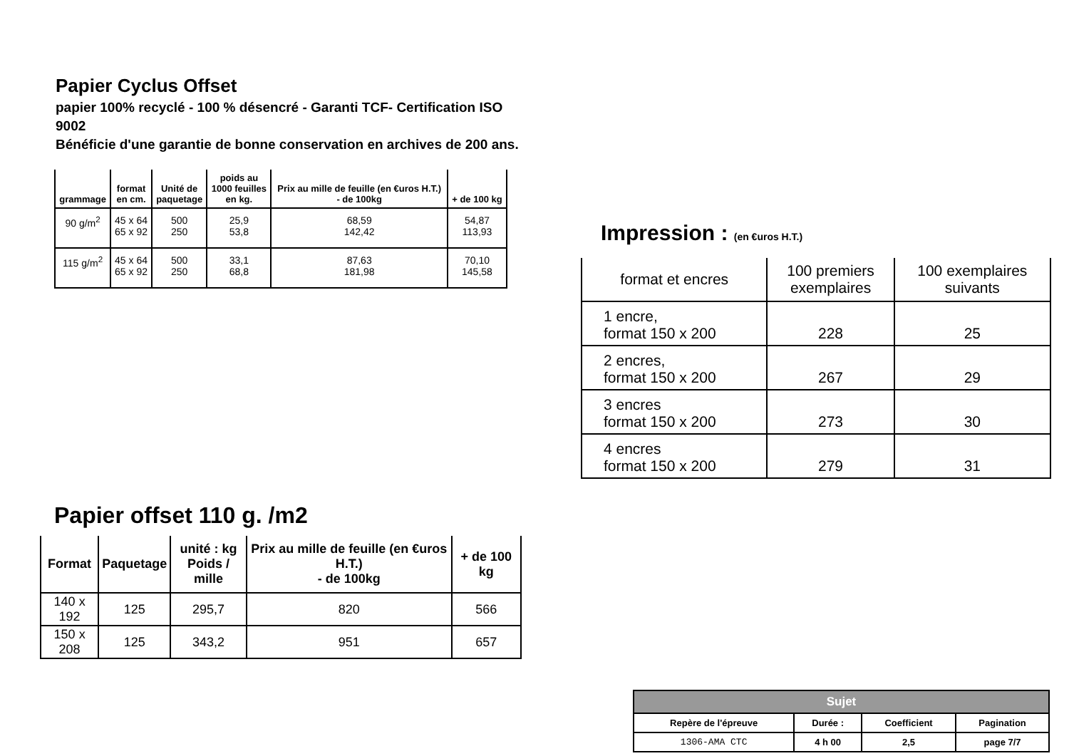Papier Cyclus Offset
papier 100% recyclé - 100 % désencré - Garanti TCF- Certification ISO 9002
Bénéficie d'une garantie de bonne conservation en archives de 200 ans.
| grammage | format en cm. | Unité de paquetage | poids au 1000 feuilles en kg. | Prix au mille de feuille (en €uros H.T.) - de 100kg | + de 100 kg |
| --- | --- | --- | --- | --- | --- |
| 90 g/m<sup>2</sup> | 45 x 64 65 x 92 | 500 250 | 25,9 53,8 | 68,59 142,42 | 54,87 113,93 |
| 115 g/m<sup>2</sup> | 45 x 64 65 x 92 | 500 250 | 33,1 68,8 | 87,63 181,98 | 70,10 145,58 |
Papier offset 110 g. /m2
| Format | Paquetage | unité : kg Poids / mille | Prix au mille de feuille (en €uros H.T.) - de 100kg | + de 100 kg |
| --- | --- | --- | --- | --- |
| 140 x 192 | 125 | 295,7 | 820 | 566 |
| 150 x 208 | 125 | 343,2 | 951 | 657 |
Impression : (en €uros H.T.)
| format et encres | 100 premiers exemplaires | 100 exemplaires suivants |
| --- | --- | --- |
| 1 encre, format 150 x 200 | 228 | 25 |
| 2 encres, format 150 x 200 | 267 | 29 |
| 3 encres format 150 x 200 | 273 | 30 |
| 4 encres format 150 x 200 | 279 | 31 |
| Sujet | | | |
| Repère de l'épreuve | Durée : | Coefficient | Pagination |
| 1306-AMA CTC | 4 h 00 | 2,5 | page 7/7 |